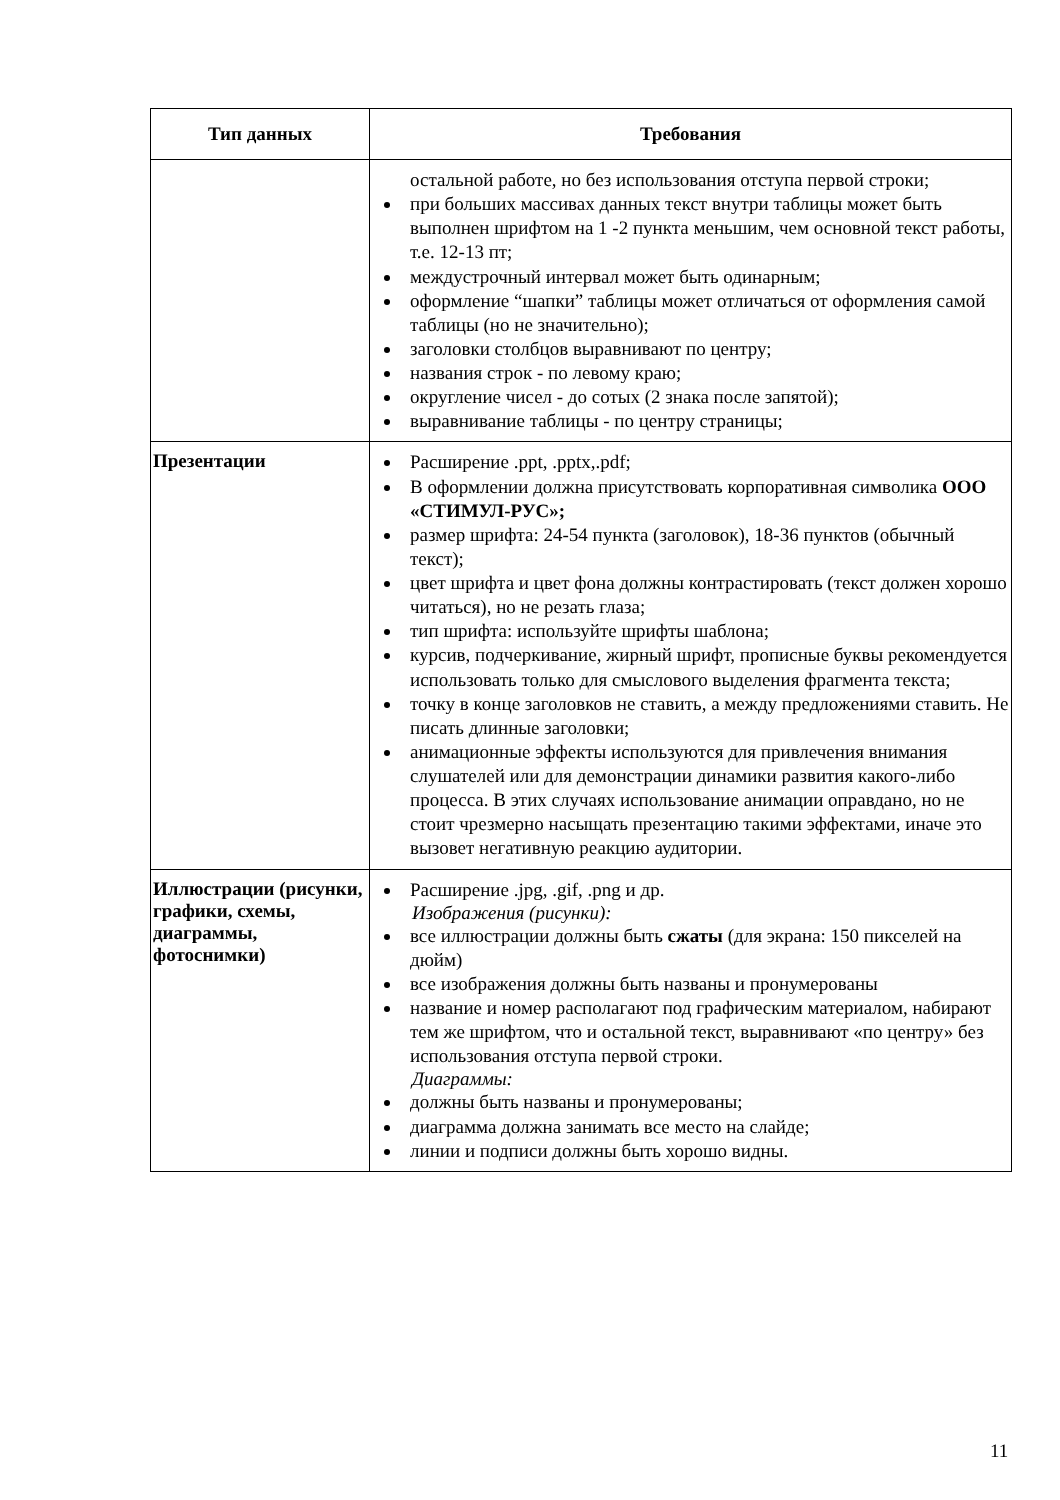| Тип данных | Требования |
| --- | --- |
| | остальной работе, но без использования отступа первой строки; при больших массивах данных текст внутри таблицы может быть выполнен шрифтом на 1 -2 пункта меньшим, чем основной текст работы, т.е. 12-13 пт; междустрочный интервал может быть одинарным; оформление “шапки” таблицы может отличаться от оформления самой таблицы (но не значительно); заголовки столбцов выравнивают по центру; названия строк - по левому краю; округление чисел - до сотых (2 знака после запятой); выравнивание таблицы - по центру страницы; |
| Презентации | Расширение .ppt, .pptx,.pdf; В оформлении должна присутствовать корпоративная символика ООО «СТИМУЛ-РУС»; размер шрифта: 24-54 пункта (заголовок), 18-36 пунктов (обычный текст); цвет шрифта и цвет фона должны контрастировать (текст должен хорошо читаться), но не резать глаза; тип шрифта: используйте шрифты шаблона; курсив, подчеркивание, жирный шрифт, прописные буквы рекомендуется использовать только для смыслового выделения фрагмента текста; точку в конце заголовков не ставить, а между предложениями ставить. Не писать длинные заголовки; анимационные эффекты используются для привлечения внимания слушателей или для демонстрации динамики развития какого-либо процесса. В этих случаях использование анимации оправдано, но не стоит чрезмерно насыщать презентацию такими эффектами, иначе это вызовет негативную реакцию аудитории. |
| Иллюстрации (рисунки, графики, схемы, диаграммы, фотоснимки) | Расширение .jpg, .gif, .png и др. Изображения (рисунки): все иллюстрации должны быть сжаты (для экрана: 150 пикселей на дюйм) все изображения должны быть названы и пронумерованы название и номер располагают под графическим материалом, набирают тем же шрифтом, что и остальной текст, выравнивают «по центру» без использования отступа первой строки. Диаграммы: должны быть названы и пронумерованы; диаграмма должна занимать все место на слайде; линии и подписи должны быть хорошо видны. |
11